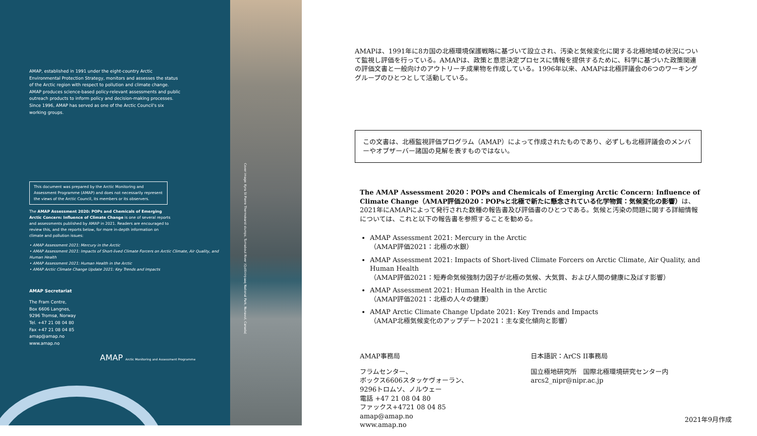AMAP, established in 1991 under the eight-country Arctic Environmental Protection Strategy, monitors and assesses the status of the Arctic region with respect to pollution and climate change. AMAP produces science-based policy-relevant assessments and public outreach products to inform policy and decision-making processes. Since 1996, AMAP has served as one of the Arctic Council's six working groups.
This document was prepared by the Arctic Monitoring and Assessment Programme (AMAP) and does not necessarily represent the views of the Arctic Council, its members or its observers.
The AMAP Assessment 2020: POPs and Chemicals of Emerging Arctic Concern: Influence of Climate Change is one of several reports and assessments published by AMAP in 2021. Readers are encouraged to review this, and the reports below, for more in-depth information on climate and pollution issues:
• AMAP Assessment 2021: Mercury in the Arctic
• AMAP Assessment 2021: Impacts of Short-lived Climate Forcers on Arctic Climate, Air Quality, and Human Health
• AMAP Assessment 2021: Human Health in the Arctic
• AMAP Arctic Climate Change Update 2021: Key Trends and Impacts
AMAP Secretariat
The Fram Centre,
Box 6606 Langnes,
9296 Tromsø, Norway
Tel. +47 21 08 04 80
Fax +47 21 08 04 85
amap@amap.no
www.amap.no
AMAP Arctic Monitoring and Assessment Programme
Cover image: Kyra St Pierre Thermokarst slumps, Turnabout River (Quttinirpaaq National Park, Nunavut, Canada)
AMAPは、1991年に8カ国の北極環境保護戦略に基づいて設立され、汚染と気候変化に関する北極地域の状況について監視し評価を行っている。AMAPは、政策と意思決定プロセスに情報を提供するために、科学に基づいた政策関連の評価文書と一般向けのアウトリーチ成果物を作成している。1996年以来、AMAPは北極評議会の6つのワーキンググループのひとつとして活動している。
この文書は、北極監視評価プログラム（AMAP）によって作成されたものであり、必ずしも北極評議会のメンバーやオブザーバー諸国の見解を表すものではない。
The AMAP Assessment 2020：POPs and Chemicals of Emerging Arctic Concern: Influence of Climate Change（AMAP評価2020：POPsと北極で新たに懸念されている化学物質：気候変化の影響）は、2021年にAMAPによって発行された数種の報告書及び評価書のひとつである。気候と汚染の問題に関する詳細情報については、これと以下の報告書を参照することを勧める。
AMAP Assessment 2021: Mercury in the Arctic
（AMAP評価2021：北極の水銀）
AMAP Assessment 2021: Impacts of Short-lived Climate Forcers on Arctic Climate, Air Quality, and Human Health
（AMAP評価2021：短寿命気候強制力因子が北極の気候、大気質、および人間の健康に及ぼす影響）
AMAP Assessment 2021: Human Health in the Arctic
（AMAP評価2021：北極の人々の健康）
AMAP Arctic Climate Change Update 2021: Key Trends and Impacts
（AMAP北極気候変化のアップデート2021：主な変化傾向と影響）
AMAP事務局
フラムセンター、
ボックス6606スタッケヴォーラン、
9296トロムソ、ノルウェー
電話 +47 21 08 04 80
ファックス+4721 08 04 85
amap@amap.no
www.amap.no
日本語訳：ArCS II事務局
国立極地研究所　国際北極環境研究センター内
arcs2_nipr@nipr.ac.jp
2021年9月作成